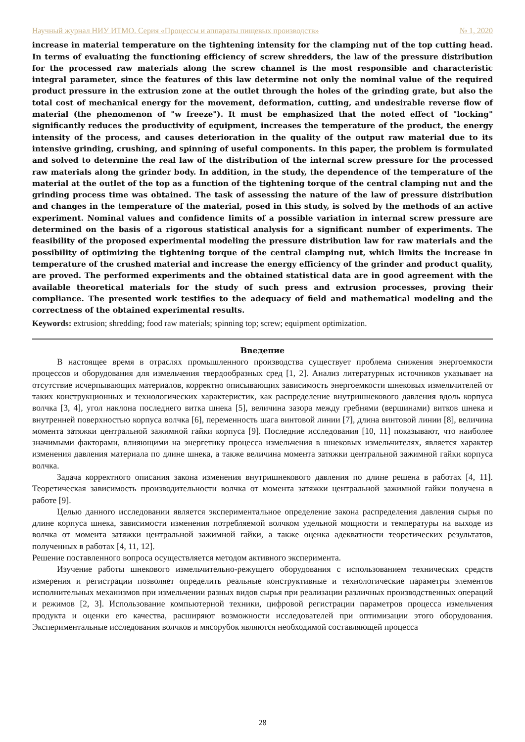Научный журнал НИУ ИТМО. Серия «Процессы и аппараты пищевых производств» № 1, 2020
increase in material temperature on the tightening intensity for the clamping nut of the top cutting head. In terms of evaluating the functioning efficiency of screw shredders, the law of the pressure distribution for the processed raw materials along the screw channel is the most responsible and characteristic integral parameter, since the features of this law determine not only the nominal value of the required product pressure in the extrusion zone at the outlet through the holes of the grinding grate, but also the total cost of mechanical energy for the movement, deformation, cutting, and undesirable reverse flow of material (the phenomenon of "w freeze"). It must be emphasized that the noted effect of "locking" significantly reduces the productivity of equipment, increases the temperature of the product, the energy intensity of the process, and causes deterioration in the quality of the output raw material due to its intensive grinding, crushing, and spinning of useful components. In this paper, the problem is formulated and solved to determine the real law of the distribution of the internal screw pressure for the processed raw materials along the grinder body. In addition, in the study, the dependence of the temperature of the material at the outlet of the top as a function of the tightening torque of the central clamping nut and the grinding process time was obtained. The task of assessing the nature of the law of pressure distribution and changes in the temperature of the material, posed in this study, is solved by the methods of an active experiment. Nominal values and confidence limits of a possible variation in internal screw pressure are determined on the basis of a rigorous statistical analysis for a significant number of experiments. The feasibility of the proposed experimental modeling the pressure distribution law for raw materials and the possibility of optimizing the tightening torque of the central clamping nut, which limits the increase in temperature of the crushed material and increase the energy efficiency of the grinder and product quality, are proved. The performed experiments and the obtained statistical data are in good agreement with the available theoretical materials for the study of such press and extrusion processes, proving their compliance. The presented work testifies to the adequacy of field and mathematical modeling and the correctness of the obtained experimental results.
Keywords: extrusion; shredding; food raw materials; spinning top; screw; equipment optimization.
Введение
В настоящее время в отраслях промышленного производства существует проблема снижения энергоемкости процессов и оборудования для измельчения твердообразных сред [1, 2]. Анализ литературных источников указывает на отсутствие исчерпывающих материалов, корректно описывающих зависимость энергоемкости шнековых измельчителей от таких конструкционных и технологических характеристик, как распределение внутришнекового давления вдоль корпуса волчка [3, 4], угол наклона последнего витка шнека [5], величина зазора между гребнями (вершинами) витков шнека и внутренней поверхностью корпуса волчка [6], переменность шага винтовой линии [7], длина винтовой линии [8], величина момента затяжки центральной зажимной гайки корпуса [9]. Последние исследования [10, 11] показывают, что наиболее значимыми факторами, влияющими на энергетику процесса измельчения в шнековых измельчителях, является характер изменения давления материала по длине шнека, а также величина момента затяжки центральной зажимной гайки корпуса волчка.
Задача корректного описания закона изменения внутришнекового давления по длине решена в работах [4, 11]. Теоретическая зависимость производительности волчка от момента затяжки центральной зажимной гайки получена в работе [9].
Целью данного исследовании является экспериментальное определение закона распределения давления сырья по длине корпуса шнека, зависимости изменения потребляемой волчком удельной мощности и температуры на выходе из волчка от момента затяжки центральной зажимной гайки, а также оценка адекватности теоретических результатов, полученных в работах [4, 11, 12].
Решение поставленного вопроса осуществляется методом активного эксперимента.
Изучение работы шнекового измельчительно-режущего оборудования с использованием технических средств измерения и регистрации позволяет определить реальные конструктивные и технологические параметры элементов исполнительных механизмов при измельчении разных видов сырья при реализации различных производственных операций и режимов [2, 3]. Использование компьютерной техники, цифровой регистрации параметров процесса измельчения продукта и оценки его качества, расширяют возможности исследователей при оптимизации этого оборудования. Экспериментальные исследования волчков и мясорубок являются необходимой составляющей процесса
28